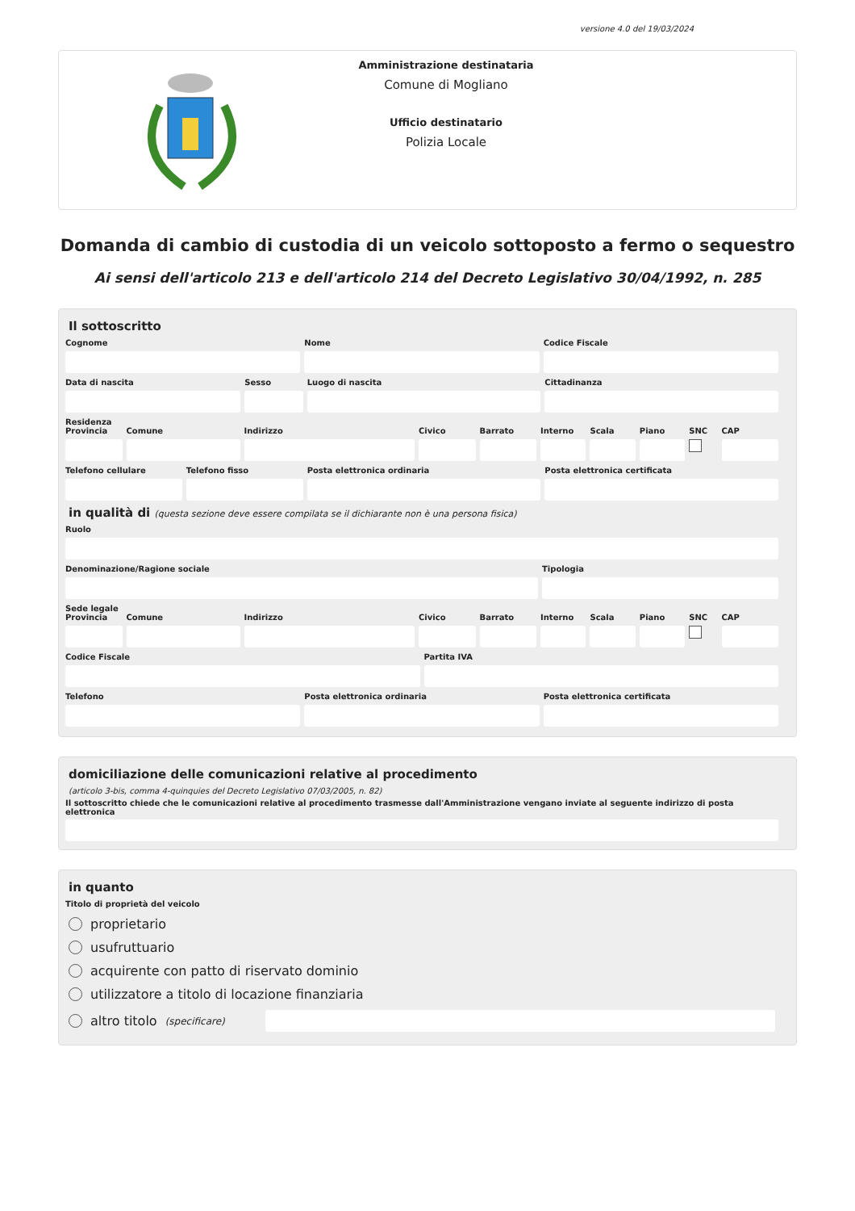versione 4.0 del 19/03/2024
Amministrazione destinataria
Comune di Mogliano
Ufficio destinatario
Polizia Locale
Domanda di cambio di custodia di un veicolo sottoposto a fermo o sequestro
Ai sensi dell'articolo 213 e dell'articolo 214 del Decreto Legislativo 30/04/1992, n. 285
Il sottoscritto
Cognome Nome Codice Fiscale
Data di nascita Sesso Luogo di nascita Cittadinanza
Residenza
Provincia Comune Indirizzo Civico Barrato Interno Scala Piano SNC CAP
Telefono cellulare Telefono fisso Posta elettronica ordinaria Posta elettronica certificata
in qualità di (questa sezione deve essere compilata se il dichiarante non è una persona fisica)
Ruolo
Denominazione/Ragione sociale Tipologia
Sede legale
Provincia Comune Indirizzo Civico Barrato Interno Scala Piano SNC CAP
Codice Fiscale Partita IVA
Telefono Posta elettronica ordinaria Posta elettronica certificata
domiciliazione delle comunicazioni relative al procedimento
(articolo 3-bis, comma 4-quinquies del Decreto Legislativo 07/03/2005, n. 82)
Il sottoscritto chiede che le comunicazioni relative al procedimento trasmesse dall'Amministrazione vengano inviate al seguente indirizzo di posta elettronica
in quanto
Titolo di proprietà del veicolo
proprietario
usufruttuario
acquirente con patto di riservato dominio
utilizzatore a titolo di locazione finanziaria
altro titolo (specificare)